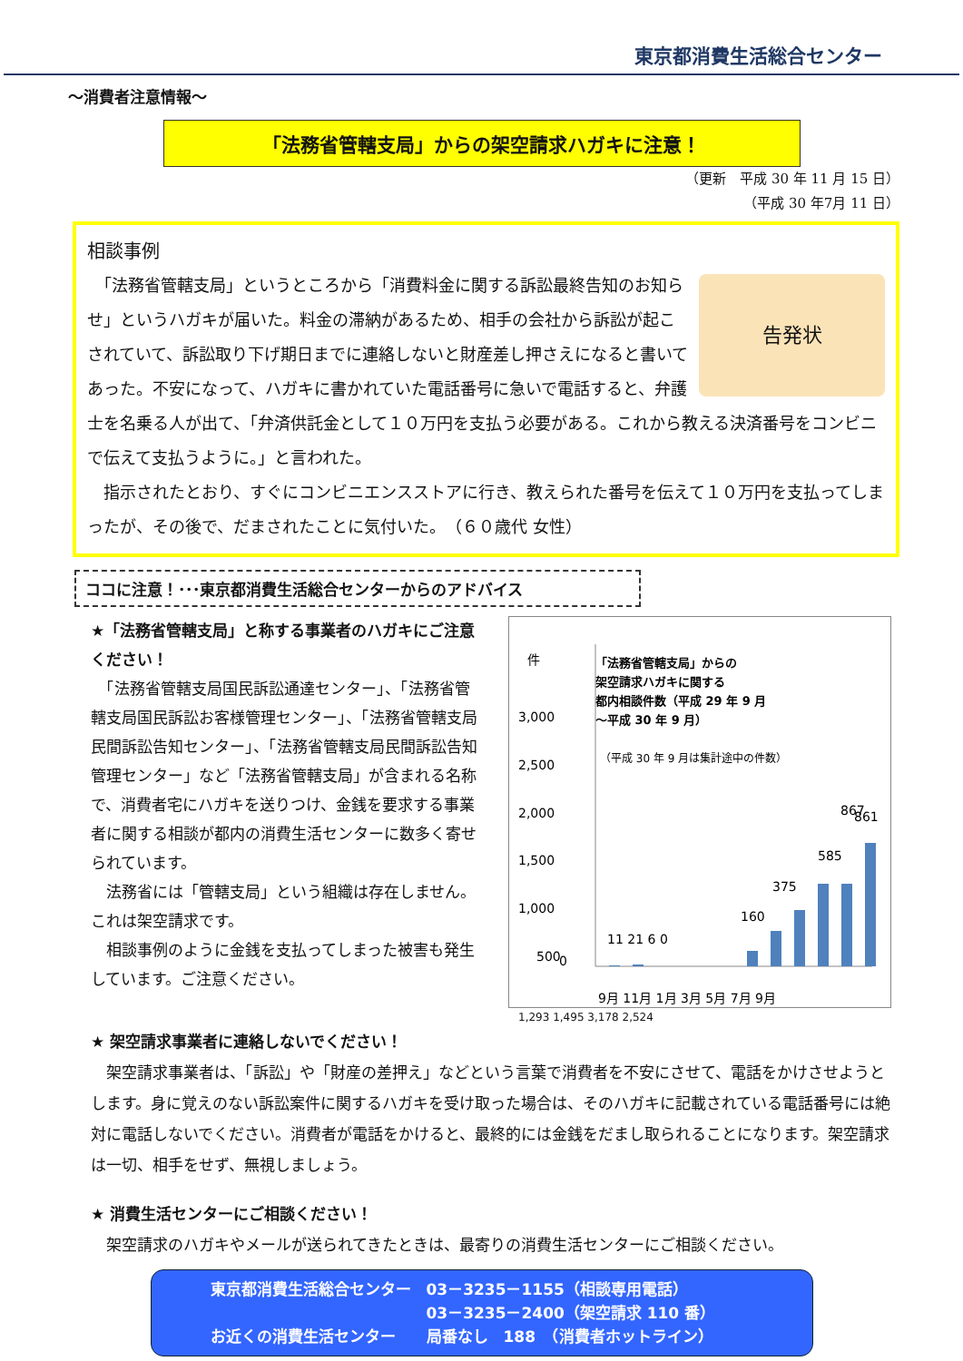東京都消費生活総合センター
～消費者注意情報～
「法務省管轄支局」からの架空請求ハガキに注意！
（更新　平成 30 年 11 月 15 日）
（平成 30 年7月 11 日）
相談事例
告発状
　「法務省管轄支局」というところから「消費料金に関する訴訟最終告知のお知らせ」というハガキが届いた。料金の滞納があるため、相手の会社から訴訟が起こされていて、訴訟取り下げ期日までに連絡しないと財産差し押さえになると書いてあった。不安になって、ハガキに書かれていた電話番号に急いで電話すると、弁護士を名乗る人が出て、「弁済供託金として１０万円を支払う必要がある。これから教える決済番号をコンビニで伝えて支払うように。」と言われた。
　指示されたとおり、すぐにコンビニエンスストアに行き、教えられた番号を伝えて１０万円を支払ってしまったが、その後で、だまされたことに気付いた。　（６０歳代 女性）
ココに注意！･･･東京都消費生活総合センターからのアドバイス
★「法務省管轄支局」と称する事業者のハガキにご注意ください！
　「法務省管轄支局国民訴訟通達センター」、「法務省管轄支局国民訴訟お客様管理センター」、「法務省管轄支局民間訴訟告知センター」、「法務省管轄支局民間訴訟告知管理センター」など「法務省管轄支局」が含まれる名称で、消費者宅にハガキを送りつけ、金銭を要求する事業者に関する相談が都内の消費生活センターに数多く寄せられています。
　法務省には「管轄支局」という組織は存在しません。これは架空請求です。
　相談事例のように金銭を支払ってしまった被害も発生しています。ご注意ください。
件
「法務省管轄支局」からの
架空請求ハガキに関する
都内相談件数（平成 29 年 9 月
～平成 30 年 9 月）
（平成 30 年 9 月は集計途中の件数）
3,000
2,500
2,000
1,500
1,000
500
0
11 21 6 0
160
375
585
867
861
9月 11月 1月 3月 5月 7月 9月
1,293 1,495 3,178 2,524
★ 架空請求事業者に連絡しないでください！
　架空請求事業者は、「訴訟」や「財産の差押え」などという言葉で消費者を不安にさせて、電話をかけさせようとします。身に覚えのない訴訟案件に関するハガキを受け取った場合は、そのハガキに記載されている電話番号には絶対に電話しないでください。消費者が電話をかけると、最終的には金銭をだまし取られることになります。架空請求は一切、相手をせず、無視しましょう。
★ 消費生活センターにご相談ください！
　架空請求のハガキやメールが送られてきたときは、最寄りの消費生活センターにご相談ください。
東京都消費生活総合センター　03－3235－1155（相談専用電話）
　　　　　　　　　　　　　　03－3235－2400（架空請求 110 番）
お近くの消費生活センター　　局番なし　188　（消費者ホットライン）